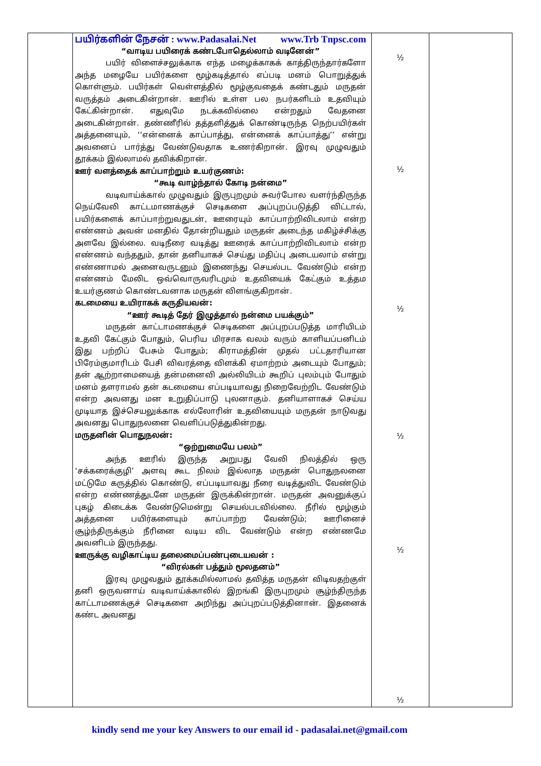| | பயிர்களின் நேசன் : www.Padasalai.Net www.Trb Tnpsc.com “வாடிய பயிரைக் கண்டபோதெல்லாம் வடினேன்” பயிர் விளைச்சலுக்காக எந்த மழைக்காகக் காத்திருந்தார்களோ அந்த மழையே பயிர்களை மூழ்கடித்தால் எப்படி மனம் பொறுத்துக் கொள்ளும். பயிர்கள் வெள்ளத்தில் மூழ்குவதைக் கண்டதும் மருதன் வருத்தம் அடைகின்றான். ஊரில் உள்ள பல நபர்களிடம் உதவியும் கேட்கின்றான். எதுவுமே நடக்கவில்லை என்றதும் வேதனை அடைகின்றான். தண்ணீரில் தத்தளித்துக் கொண்டிருந்த நெற்பயிர்கள் அத்தனையும், ‘‘என்னைக் காப்பாத்து, என்னைக் காப்பாத்து’’ என்று அவனைப் பார்த்து வேண்டுவதாக உணர்கிறான். இரவு முழுவதும் தூக்கம் இல்லாமல் தவிக்கிறான். ஊர் வளத்தைக் காப்பாற்றும் உயர்குணம்: “கூடி வாழ்ந்தால் கோடி நன்மை” வடிவாய்க்கால் முழுவதும் இருபுறமும் சுவர்போல வளர்ந்திருந்த நெய்வேலி காட்டமாணக்குச் செடிகளை அப்புறப்படுத்தி விட்டால், பயிர்களைக் காப்பாற்றுவதுடன், ஊரையும் காப்பாற்றிவிடலாம் என்ற எண்ணம் அவன் மனதில் தோன்றியதும் மருதன் அடைந்த மகிழ்ச்சிக்கு அளவே இல்லை. வடிநீரை வடித்து ஊரைக் காப்பாற்றிவிடலாம் என்ற எண்ணம் வந்ததும், தான் தனியாகச் செய்து மதிப்பு அடையலாம் என்று எண்ணாமல் அனைவருடனும் இணைந்து செயல்பட வேண்டும் என்ற எண்ணம் மேலிட ஒவ்வொருவரிடமும் உதவியைக் கேட்கும் உத்தம உயர்குணம் கொண்டவனாக மருதன் விளங்குகிறான். கடமையை உயிராகக் கருதியவன்: “ஊர் கூடித் தேர் இழுத்தால் நன்மை பயக்கும்” மருதன் காட்டாமணக்குச் செடிகளை அப்புறப்படுத்த மாரியிடம் உதவி கேட்கும் போதும், பெரிய மிரசாக வலம் வரும் காளியப்பனிடம் இது பற்றிப் பேசும் போதும்; கிராமத்தின் முதல் பட்டதாரியான பிரேம்குமாரிடம் பேசி விவரத்தை விளக்கி ஏமாற்றம் அடையும் போதும்; தன் ஆற்றாமையைத் தன்மனைவி அல்லியிடம் கூறிப் புலம்பும் போதும் மனம் தளராமல் தன் கடமையை எப்படியாவது நிறைவேற்றிட வேண்டும் என்ற அவனது மன உறுதிப்பாடு புலனாகும். தனியாளாகச் செய்ய முடியாத இச்செயலுக்காக எல்லோரின் உதவியையும் மருதன் நாடுவது அவனது பொதுநலனை வெளிப்படுத்துகின்றது. மருதனின் பொதுநலன்: “ஒற்றுமையே பலம்” அந்த ஊரில் இருந்த அறுபது வேலி நிலத்தில் ஒரு ‘சக்கரைக்குழி’ அளவு கூட நிலம் இல்லாத மருதன் பொதுநலனை மட்டுமே கருத்தில் கொண்டு, எப்படியாவது நீரை வடித்துவிட வேண்டும் என்ற எண்ணத்துடனே மருதன் இருக்கின்றான். மருதன் அவனுக்குப் புகழ் கிடைக்க வேண்டுமென்று செயல்படவில்லை. நீரில் மூழ்கும் அத்தனை பயிர்களையும் காப்பாற்ற வேண்டும்; ஊரினைச் சூழ்ந்திருக்கும் நீரினை வடிய விட வேண்டும் என்ற எண்ணமே அவனிடம் இருந்தது. ஊருக்கு வழிகாட்டிய தலைமைப்பண்புடையவன் : “விரல்கள் பத்தும் மூலதனம்” இரவு முழுவதும் தூக்கமில்லாமல் தவித்த மருதன் விடிவதற்குள் தனி ஒருவனாய் வடிவாய்க்காலில் இறங்கி இருபுறமும் சூழ்ந்திருந்த காட்டாமணக்குச் செடிகளை அறிந்து அப்புறப்படுத்தினான். இதனைக் கண்ட அவனது | ½ ½ ½ ½ ½ ½ | |
kindly send me your key Answers to our email id - padasalai.net@gmail.com